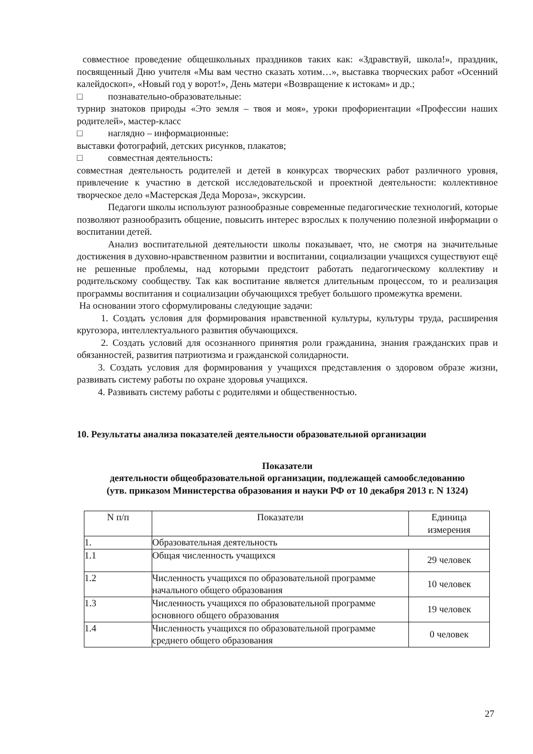совместное проведение общешкольных праздников таких как: «Здравствуй, школа!», праздник, посвященный Дню учителя «Мы вам честно сказать хотим…», выставка творческих работ «Осенний калейдоскоп», «Новый год у ворот!», День матери «Возвращение к истокам» и др.;
□ познавательно-образовательные:
турнир знатоков природы «Это земля – твоя и моя», уроки профориентации «Профессии наших родителей», мастер-класс
□ наглядно – информационные:
выставки фотографий, детских рисунков, плакатов;
□ совместная деятельность:
совместная деятельность родителей и детей в конкурсах творческих работ различного уровня, привлечение к участию в детской исследовательской и проектной деятельности: коллективное творческое дело «Мастерская Деда Мороза», экскурсии.
Педагоги школы используют разнообразные современные педагогические технологий, которые позволяют разнообразить общение, повысить интерес взрослых к получению полезной информации о воспитании детей.
Анализ воспитательной деятельности школы показывает, что, не смотря на значительные достижения в духовно-нравственном развитии и воспитании, социализации учащихся существуют ещё не решенные проблемы, над которыми предстоит работать педагогическому коллективу и родительскому сообществу. Так как воспитание является длительным процессом, то и реализация программы воспитания и социализации обучающихся требует большого промежутка времени.
На основании этого сформулированы следующие задачи:
1. Создать условия для формирования нравственной культуры, культуры труда, расширения кругозора, интеллектуального развития обучающихся.
2. Создать условий для осознанного принятия роли гражданина, знания гражданских прав и обязанностей, развития патриотизма и гражданской солидарности.
3. Создать условия для формирования у учащихся представления о здоровом образе жизни, развивать систему работы по охране здоровья учащихся.
4. Развивать систему работы с родителями и общественностью.
10. Результаты анализа показателей деятельности образовательной организации
Показатели
деятельности общеобразовательной организации, подлежащей самообследованию
(утв. приказом Министерства образования и науки РФ от 10 декабря 2013 г. N 1324)
| N п/п | Показатели | Единица измерения |
| --- | --- | --- |
| 1. | Образовательная деятельность | |
| 1.1 | Общая численность учащихся | 29 человек |
| 1.2 | Численность учащихся по образовательной программе начального общего образования | 10 человек |
| 1.3 | Численность учащихся по образовательной программе основного общего образования | 19 человек |
| 1.4 | Численность учащихся по образовательной программе среднего общего образования | 0 человек |
27